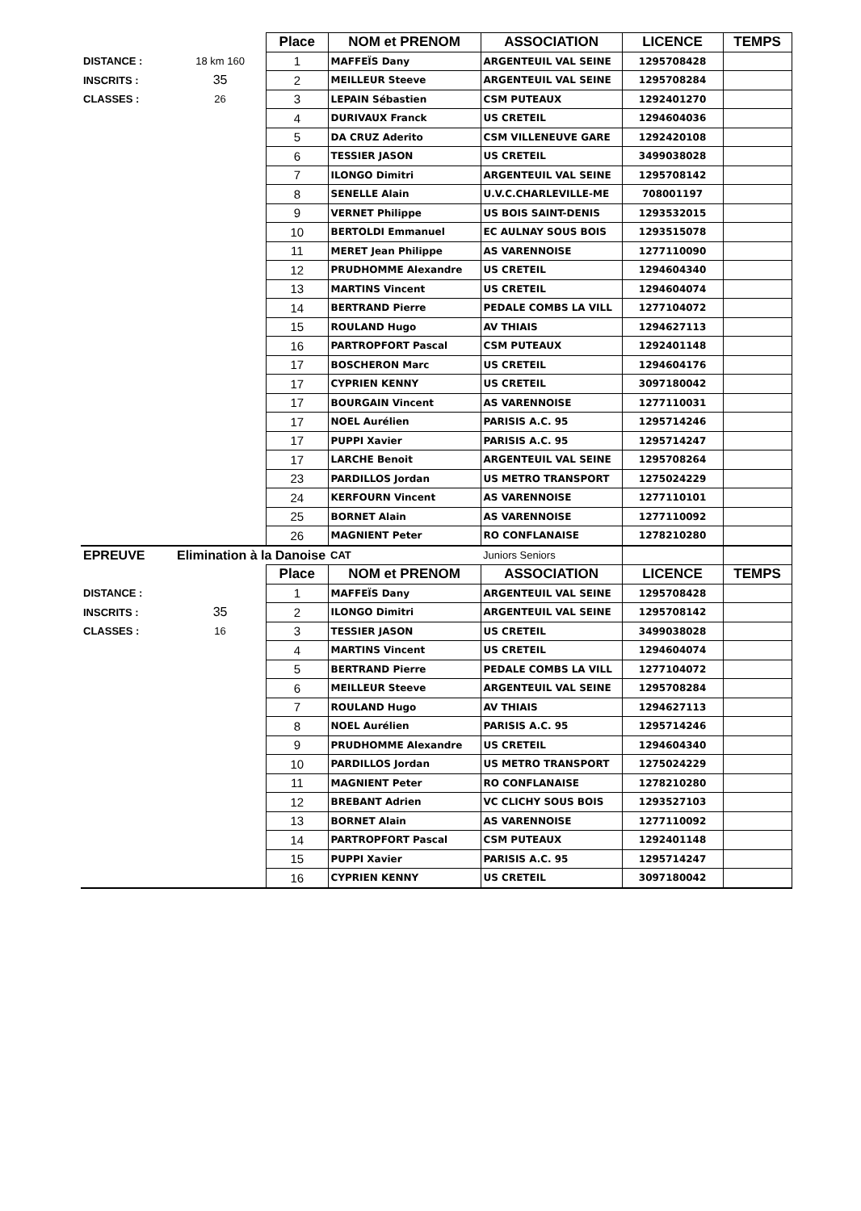| | | Place | NOM et PRENOM | ASSOCIATION | LICENCE | TEMPS |
| DISTANCE : | 18 km 160 | 1 | MAFFEÏS Dany | ARGENTEUIL VAL SEINE | 1295708428 | |
| INSCRITS : | 35 | 2 | MEILLEUR Steeve | ARGENTEUIL VAL SEINE | 1295708284 | |
| CLASSES : | 26 | 3 | LEPAIN Sébastien | CSM PUTEAUX | 1292401270 | |
| | | 4 | DURIVAUX Franck | US CRETEIL | 1294604036 | |
| | | 5 | DA CRUZ Aderito | CSM VILLENEUVE GARE | 1292420108 | |
| | | 6 | TESSIER JASON | US CRETEIL | 3499038028 | |
| | | 7 | ILONGO Dimitri | ARGENTEUIL VAL SEINE | 1295708142 | |
| | | 8 | SENELLE Alain | U.V.C.CHARLEVILLE-ME | 708001197 | |
| | | 9 | VERNET Philippe | US BOIS SAINT-DENIS | 1293532015 | |
| | | 10 | BERTOLDI Emmanuel | EC AULNAY SOUS BOIS | 1293515078 | |
| | | 11 | MERET Jean Philippe | AS VARENNOISE | 1277110090 | |
| | | 12 | PRUDHOMME Alexandre | US CRETEIL | 1294604340 | |
| | | 13 | MARTINS Vincent | US CRETEIL | 1294604074 | |
| | | 14 | BERTRAND Pierre | PEDALE COMBS LA VILL | 1277104072 | |
| | | 15 | ROULAND Hugo | AV THIAIS | 1294627113 | |
| | | 16 | PARTROPFORT Pascal | CSM PUTEAUX | 1292401148 | |
| | | 17 | BOSCHERON Marc | US CRETEIL | 1294604176 | |
| | | 17 | CYPRIEN KENNY | US CRETEIL | 3097180042 | |
| | | 17 | BOURGAIN Vincent | AS VARENNOISE | 1277110031 | |
| | | 17 | NOEL Aurélien | PARISIS A.C. 95 | 1295714246 | |
| | | 17 | PUPPI Xavier | PARISIS A.C. 95 | 1295714247 | |
| | | 17 | LARCHE Benoit | ARGENTEUIL VAL SEINE | 1295708264 | |
| | | 23 | PARDILLOS Jordan | US METRO TRANSPORT | 1275024229 | |
| | | 24 | KERFOURN Vincent | AS VARENNOISE | 1277110101 | |
| | | 25 | BORNET Alain | AS VARENNOISE | 1277110092 | |
| | | 26 | MAGNIENT Peter | RO CONFLANAISE | 1278210280 | |
| EPREUVE | Elimination à la Danoise | | CAT | Juniors Seniors | | |
| | | Place | NOM et PRENOM | ASSOCIATION | LICENCE | TEMPS |
| DISTANCE : | | 1 | MAFFEÏS Dany | ARGENTEUIL VAL SEINE | 1295708428 | |
| INSCRITS : | 35 | 2 | ILONGO Dimitri | ARGENTEUIL VAL SEINE | 1295708142 | |
| CLASSES : | 16 | 3 | TESSIER JASON | US CRETEIL | 3499038028 | |
| | | 4 | MARTINS Vincent | US CRETEIL | 1294604074 | |
| | | 5 | BERTRAND Pierre | PEDALE COMBS LA VILL | 1277104072 | |
| | | 6 | MEILLEUR Steeve | ARGENTEUIL VAL SEINE | 1295708284 | |
| | | 7 | ROULAND Hugo | AV THIAIS | 1294627113 | |
| | | 8 | NOEL Aurélien | PARISIS A.C. 95 | 1295714246 | |
| | | 9 | PRUDHOMME Alexandre | US CRETEIL | 1294604340 | |
| | | 10 | PARDILLOS Jordan | US METRO TRANSPORT | 1275024229 | |
| | | 11 | MAGNIENT Peter | RO CONFLANAISE | 1278210280 | |
| | | 12 | BREBANT Adrien | VC CLICHY SOUS BOIS | 1293527103 | |
| | | 13 | BORNET Alain | AS VARENNOISE | 1277110092 | |
| | | 14 | PARTROPFORT Pascal | CSM PUTEAUX | 1292401148 | |
| | | 15 | PUPPI Xavier | PARISIS A.C. 95 | 1295714247 | |
| | | 16 | CYPRIEN KENNY | US CRETEIL | 3097180042 | |